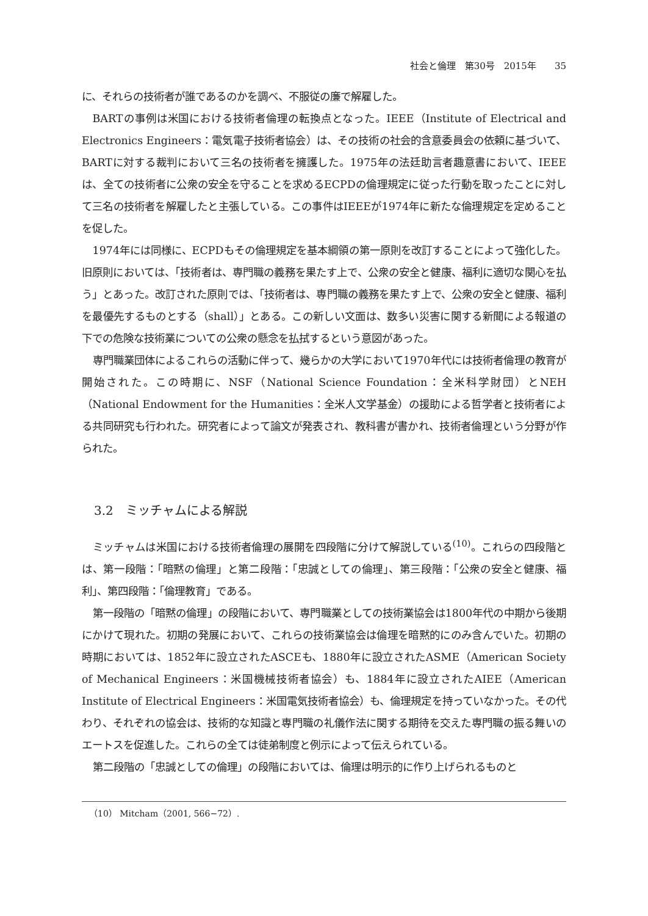社会と倫理　第30号　2015年　　35
に、それらの技術者が誰であるのかを調べ、不服従の廉で解雇した。
BARTの事例は米国における技術者倫理の転換点となった。IEEE（Institute of Electrical and Electronics Engineers：電気電子技術者協会）は、その技術の社会的含意委員会の依頼に基づいて、BARTに対する裁判において三名の技術者を擁護した。1975年の法廷助言者趣意書において、IEEEは、全ての技術者に公衆の安全を守ることを求めるECPDの倫理規定に従った行動を取ったことに対して三名の技術者を解雇したと主張している。この事件はIEEEが1974年に新たな倫理規定を定めることを促した。
1974年には同様に、ECPDもその倫理規定を基本綱領の第一原則を改訂することによって強化した。旧原則においては、「技術者は、専門職の義務を果たす上で、公衆の安全と健康、福利に適切な関心を払う」とあった。改訂された原則では、「技術者は、専門職の義務を果たす上で、公衆の安全と健康、福利を最優先するものとする（shall）」とある。この新しい文面は、数多い災害に関する新聞による報道の下での危険な技術業についての公衆の懸念を払拭するという意図があった。
専門職業団体によるこれらの活動に伴って、幾らかの大学において1970年代には技術者倫理の教育が開始された。この時期に、NSF（National Science Foundation：全米科学財団）とNEH（National Endowment for the Humanities：全米人文学基金）の援助による哲学者と技術者による共同研究も行われた。研究者によって論文が発表され、教科書が書かれ、技術者倫理という分野が作られた。
3.2　ミッチャムによる解説
ミッチャムは米国における技術者倫理の展開を四段階に分けて解説している<sup>(10)</sup>。これらの四段階とは、第一段階：「暗黙の倫理」と第二段階：「忠誠としての倫理」、第三段階：「公衆の安全と健康、福利」、第四段階：「倫理教育」である。
第一段階の「暗黙の倫理」の段階において、専門職業としての技術業協会は1800年代の中期から後期にかけて現れた。初期の発展において、これらの技術業協会は倫理を暗黙的にのみ含んでいた。初期の時期においては、1852年に設立されたASCEも、1880年に設立されたASME（American Society of Mechanical Engineers：米国機械技術者協会）も、1884年に設立されたAIEE（American Institute of Electrical Engineers：米国電気技術者協会）も、倫理規定を持っていなかった。その代わり、それぞれの協会は、技術的な知識と専門職の礼儀作法に関する期待を交えた専門職の振る舞いのエートスを促進した。これらの全ては徒弟制度と例示によって伝えられている。
第二段階の「忠誠としての倫理」の段階においては、倫理は明示的に作り上げられるものと
（10） Mitcham（2001, 566−72）.